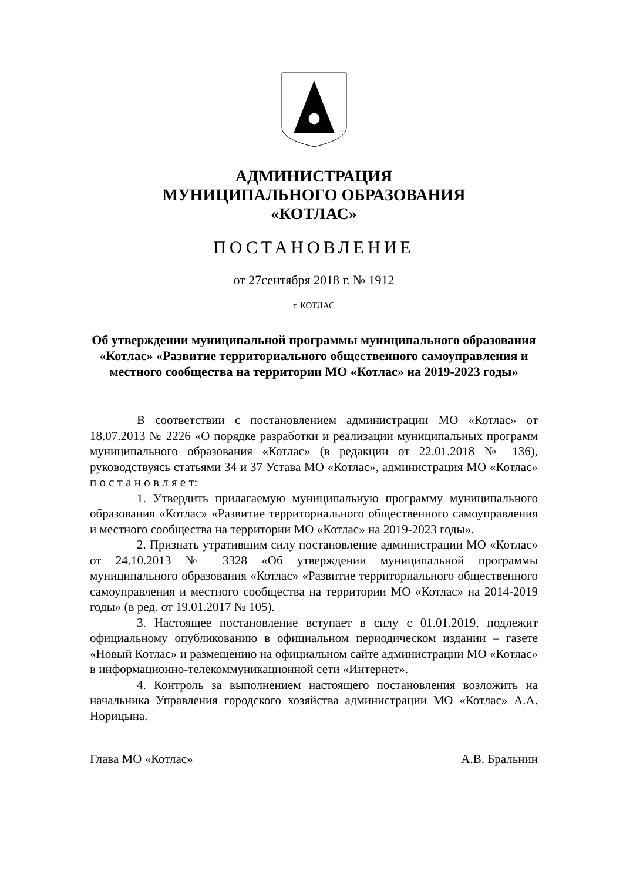АДМИНИСТРАЦИЯ
МУНИЦИПАЛЬНОГО ОБРАЗОВАНИЯ
«КОТЛАС»
ПОСТАНОВЛЕНИЕ
от 27сентября 2018 г. № 1912
г. КОТЛАС
Об утверждении муниципальной программы муниципального образования «Котлас» «Развитие территориального общественного самоуправления и местного сообщества на территории МО «Котлас» на 2019-2023 годы»
В соответствии с постановлением администрации МО «Котлас» от 18.07.2013 № 2226 «О порядке разработки и реализации муниципальных программ муниципального образования «Котлас» (в редакции от 22.01.2018 № 136), руководствуясь статьями 34 и 37 Устава МО «Котлас», администрация МО «Котлас» п о с т а н о в л я е т:
1. Утвердить прилагаемую муниципальную программу муниципального образования «Котлас» «Развитие территориального общественного самоуправления и местного сообщества на территории МО «Котлас» на 2019-2023 годы».
2. Признать утратившим силу постановление администрации МО «Котлас» от 24.10.2013 № 3328 «Об утверждении муниципальной программы муниципального образования «Котлас» «Развитие территориального общественного самоуправления и местного сообщества на территории МО «Котлас» на 2014-2019 годы» (в ред. от 19.01.2017 № 105).
3. Настоящее постановление вступает в силу с 01.01.2019, подлежит официальному опубликованию в официальном периодическом издании – газете «Новый Котлас» и размещению на официальном сайте администрации МО «Котлас» в информационно-телекоммуникационной сети «Интернет».
4. Контроль за выполнением настоящего постановления возложить на начальника Управления городского хозяйства администрации МО «Котлас» А.А. Норицына.
Глава МО «Котлас» А.В. Бральнин